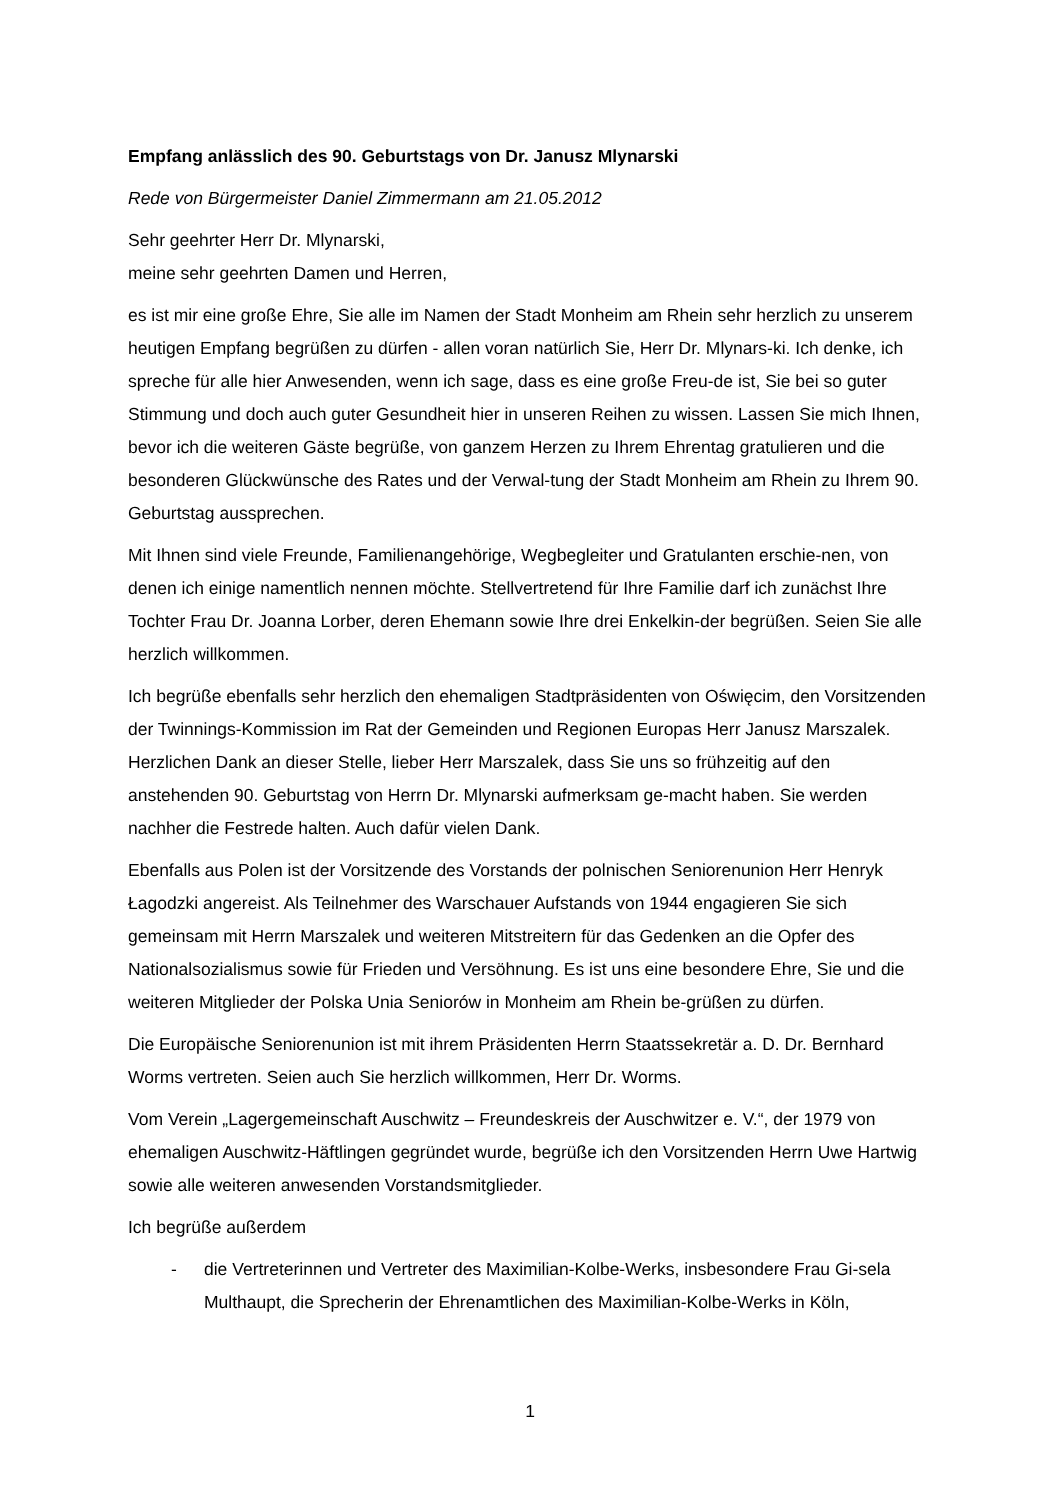Empfang anlässlich des 90. Geburtstags von Dr. Janusz Mlynarski
Rede von Bürgermeister Daniel Zimmermann am 21.05.2012
Sehr geehrter Herr Dr. Mlynarski,
meine sehr geehrten Damen und Herren,
es ist mir eine große Ehre, Sie alle im Namen der Stadt Monheim am Rhein sehr herzlich zu unserem heutigen Empfang begrüßen zu dürfen - allen voran natürlich Sie, Herr Dr. Mlynars-ki. Ich denke, ich spreche für alle hier Anwesenden, wenn ich sage, dass es eine große Freu-de ist, Sie bei so guter Stimmung und doch auch guter Gesundheit hier in unseren Reihen zu wissen. Lassen Sie mich Ihnen, bevor ich die weiteren Gäste begrüße, von ganzem Herzen zu Ihrem Ehrentag gratulieren und die besonderen Glückwünsche des Rates und der Verwal-tung der Stadt Monheim am Rhein zu Ihrem 90. Geburtstag aussprechen.
Mit Ihnen sind viele Freunde, Familienangehörige, Wegbegleiter und Gratulanten erschie-nen, von denen ich einige namentlich nennen möchte. Stellvertretend für Ihre Familie darf ich zunächst Ihre Tochter Frau Dr. Joanna Lorber, deren Ehemann sowie Ihre drei Enkelkin-der begrüßen. Seien Sie alle herzlich willkommen.
Ich begrüße ebenfalls sehr herzlich den ehemaligen Stadtpräsidenten von Oświęcim, den Vorsitzenden der Twinnings-Kommission im Rat der Gemeinden und Regionen Europas Herr Janusz Marszalek. Herzlichen Dank an dieser Stelle, lieber Herr Marszalek, dass Sie uns so frühzeitig auf den anstehenden 90. Geburtstag von Herrn Dr. Mlynarski aufmerksam ge-macht haben. Sie werden nachher die Festrede halten. Auch dafür vielen Dank.
Ebenfalls aus Polen ist der Vorsitzende des Vorstands der polnischen Seniorenunion Herr Henryk Łagodzki angereist. Als Teilnehmer des Warschauer Aufstands von 1944 engagieren Sie sich gemeinsam mit Herrn Marszalek und weiteren Mitstreitern für das Gedenken an die Opfer des Nationalsozialismus sowie für Frieden und Versöhnung. Es ist uns eine besondere Ehre, Sie und die weiteren Mitglieder der Polska Unia Seniorów in Monheim am Rhein be-grüßen zu dürfen.
Die Europäische Seniorenunion ist mit ihrem Präsidenten Herrn Staatssekretär a. D. Dr. Bernhard Worms vertreten. Seien auch Sie herzlich willkommen, Herr Dr. Worms.
Vom Verein „Lagergemeinschaft Auschwitz – Freundeskreis der Auschwitzer e. V.“, der 1979 von ehemaligen Auschwitz-Häftlingen gegründet wurde, begrüße ich den Vorsitzenden Herrn Uwe Hartwig sowie alle weiteren anwesenden Vorstandsmitglieder.
Ich begrüße außerdem
- die Vertreterinnen und Vertreter des Maximilian-Kolbe-Werks, insbesondere Frau Gi-sela Multhaupt, die Sprecherin der Ehrenamtlichen des Maximilian-Kolbe-Werks in Köln,
1